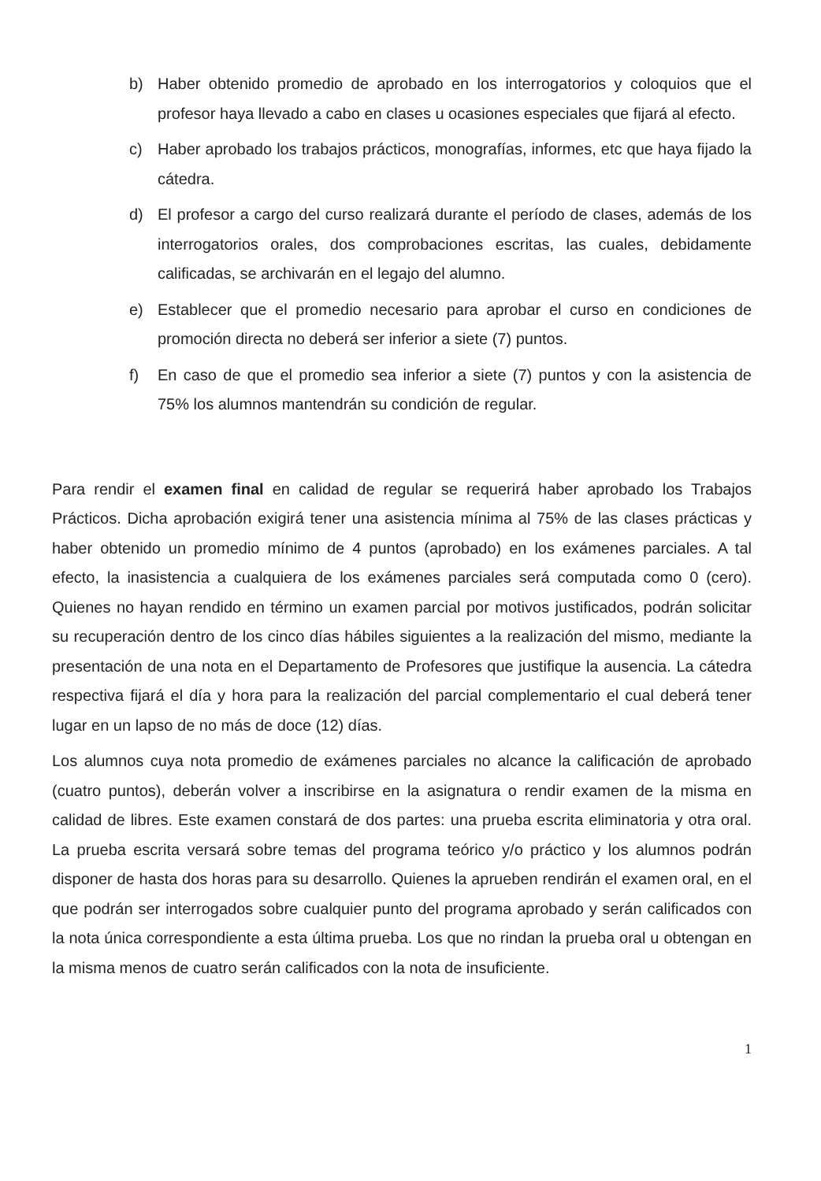b) Haber obtenido promedio de aprobado en los interrogatorios y coloquios que el profesor haya llevado a cabo en clases u ocasiones especiales que fijará al efecto.
c) Haber aprobado los trabajos prácticos, monografías, informes, etc que haya fijado la cátedra.
d) El profesor a cargo del curso realizará durante el período de clases, además de los interrogatorios orales, dos comprobaciones escritas, las cuales, debidamente calificadas, se archivarán en el legajo del alumno.
e) Establecer que el promedio necesario para aprobar el curso en condiciones de promoción directa no deberá ser inferior a siete (7) puntos.
f) En caso de que el promedio sea inferior a siete (7) puntos y con la asistencia de 75% los alumnos mantendrán su condición de regular.
Para rendir el examen final en calidad de regular se requerirá haber aprobado los Trabajos Prácticos. Dicha aprobación exigirá tener una asistencia mínima al 75% de las clases prácticas y haber obtenido un promedio mínimo de 4 puntos (aprobado) en los exámenes parciales. A tal efecto, la inasistencia a cualquiera de los exámenes parciales será computada como 0 (cero). Quienes no hayan rendido en término un examen parcial por motivos justificados, podrán solicitar su recuperación dentro de los cinco días hábiles siguientes a la realización del mismo, mediante la presentación de una nota en el Departamento de Profesores que justifique la ausencia. La cátedra respectiva fijará el día y hora para la realización del parcial complementario el cual deberá tener lugar en un lapso de no más de doce (12) días.
Los alumnos cuya nota promedio de exámenes parciales no alcance la calificación de aprobado (cuatro puntos), deberán volver a inscribirse en la asignatura o rendir examen de la misma en calidad de libres. Este examen constará de dos partes: una prueba escrita eliminatoria y otra oral. La prueba escrita versará sobre temas del programa teórico y/o práctico y los alumnos podrán disponer de hasta dos horas para su desarrollo. Quienes la aprueben rendirán el examen oral, en el que podrán ser interrogados sobre cualquier punto del programa aprobado y serán calificados con la nota única correspondiente a esta última prueba. Los que no rindan la prueba oral u obtengan en la misma menos de cuatro serán calificados con la nota de insuficiente.
1